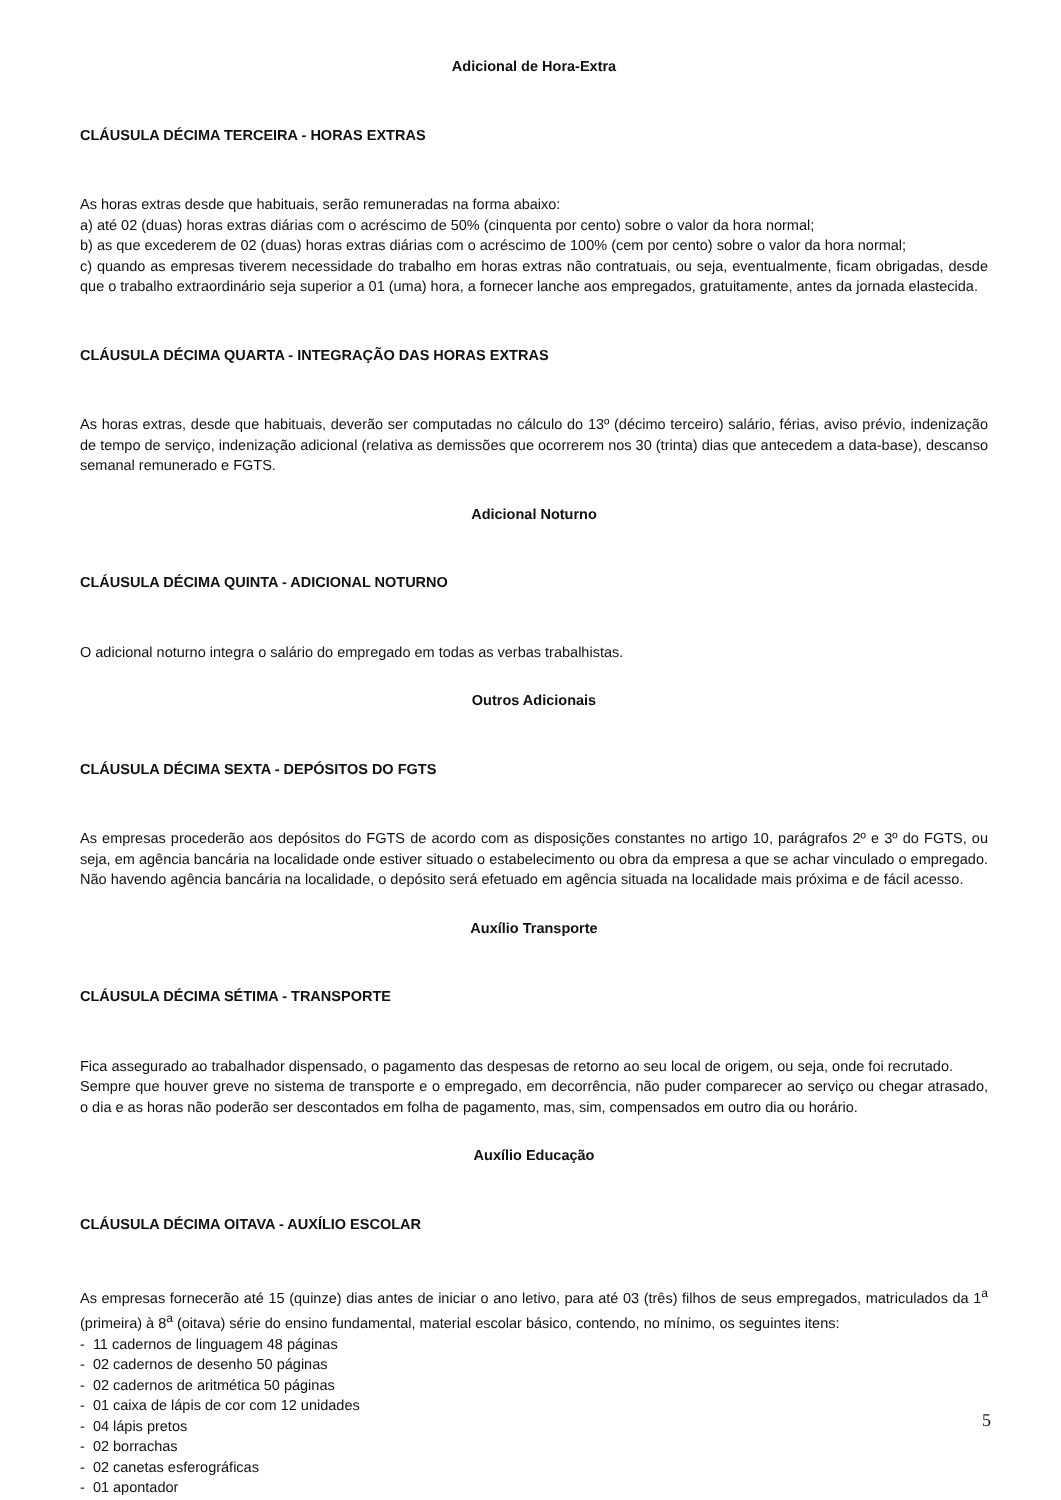Adicional de Hora-Extra
CLÁUSULA DÉCIMA TERCEIRA - HORAS EXTRAS
As horas extras desde que habituais, serão remuneradas na forma abaixo:
a) até 02 (duas) horas extras diárias com o acréscimo de 50% (cinquenta por cento) sobre o valor da hora normal;
b) as que excederem de 02 (duas) horas extras diárias com o acréscimo de 100% (cem por cento) sobre o valor da hora normal;
c) quando as empresas tiverem necessidade do trabalho em horas extras não contratuais, ou seja, eventualmente, ficam obrigadas, desde que o trabalho extraordinário seja superior a 01 (uma) hora, a fornecer lanche aos empregados, gratuitamente, antes da jornada elastecida.
CLÁUSULA DÉCIMA QUARTA - INTEGRAÇÃO DAS HORAS EXTRAS
As horas extras, desde que habituais, deverão ser computadas no cálculo do 13º (décimo terceiro) salário, férias, aviso prévio, indenização de tempo de serviço, indenização adicional (relativa as demissões que ocorrerem nos 30 (trinta) dias que antecedem a data-base), descanso semanal remunerado e FGTS.
Adicional Noturno
CLÁUSULA DÉCIMA QUINTA - ADICIONAL NOTURNO
O adicional noturno integra o salário do empregado em todas as verbas trabalhistas.
Outros Adicionais
CLÁUSULA DÉCIMA SEXTA - DEPÓSITOS DO FGTS
As empresas procederão aos depósitos do FGTS de acordo com as disposições constantes no artigo 10, parágrafos 2º e 3º do FGTS, ou seja, em agência bancária na localidade onde estiver situado o estabelecimento ou obra da empresa a que se achar vinculado o empregado. Não havendo agência bancária na localidade, o depósito será efetuado em agência situada na localidade mais próxima e de fácil acesso.
Auxílio Transporte
CLÁUSULA DÉCIMA SÉTIMA - TRANSPORTE
Fica assegurado ao trabalhador dispensado, o pagamento das despesas de retorno ao seu local de origem, ou seja, onde foi recrutado.
Sempre que houver greve no sistema de transporte e o empregado, em decorrência, não puder comparecer ao serviço ou chegar atrasado, o dia e as horas não poderão ser descontados em folha de pagamento, mas, sim, compensados em outro dia ou horário.
Auxílio Educação
CLÁUSULA DÉCIMA OITAVA - AUXÍLIO ESCOLAR
As empresas fornecerão até 15 (quinze) dias antes de iniciar o ano letivo, para até 03 (três) filhos de seus empregados, matriculados da 1<sup>a</sup> (primeira) à 8<sup>a</sup> (oitava) série do ensino fundamental, material escolar básico, contendo, no mínimo, os seguintes itens:
- 11 cadernos de linguagem 48 páginas
- 02 cadernos de desenho 50 páginas
- 02 cadernos de aritmética 50 páginas
- 01 caixa de lápis de cor com 12 unidades
- 04 lápis pretos
- 02 borrachas
- 02 canetas esferográficas
- 01 apontador
5